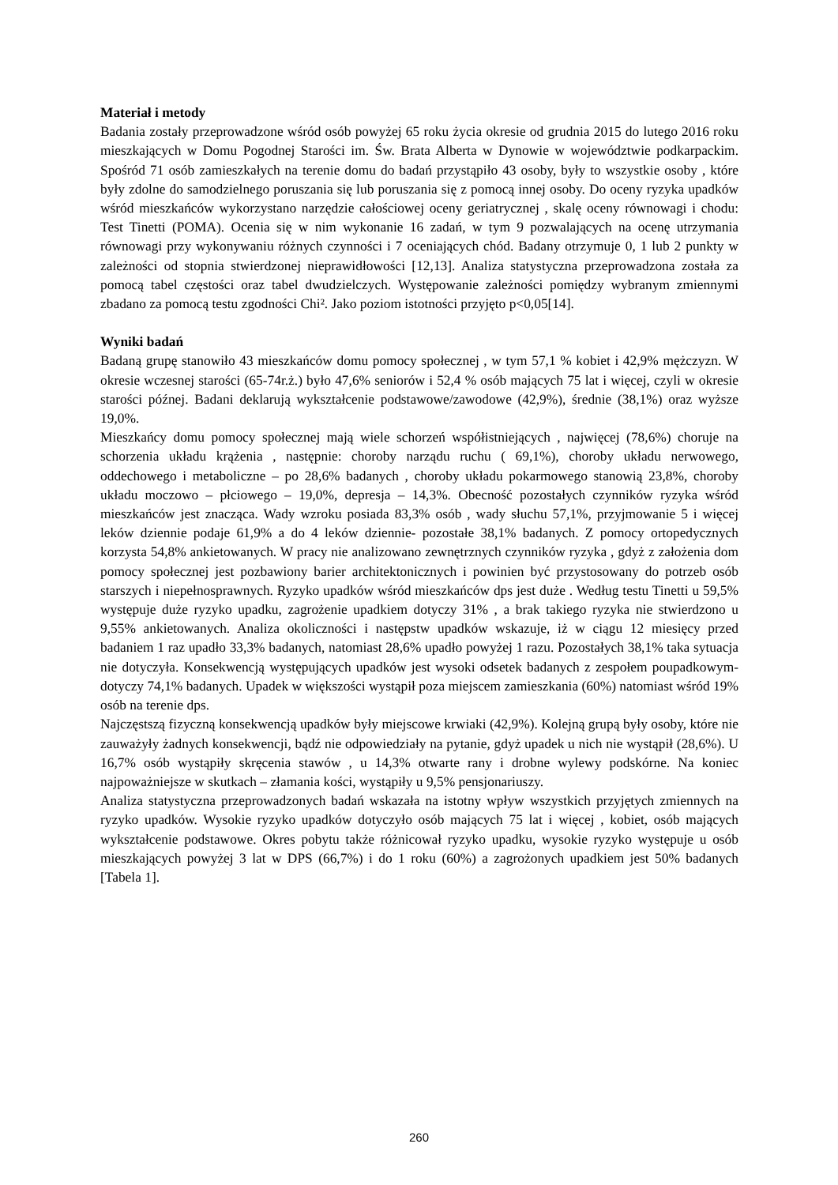Materiał i metody
Badania zostały przeprowadzone wśród osób powyżej 65 roku życia okresie od grudnia 2015 do lutego 2016 roku mieszkających w Domu Pogodnej Starości im. Św. Brata Alberta w Dynowie w województwie podkarpackim. Spośród 71 osób zamieszkałych na terenie domu do badań przystąpiło 43 osoby, były to wszystkie osoby , które były zdolne do samodzielnego poruszania się lub poruszania się z pomocą innej osoby. Do oceny ryzyka upadków wśród mieszkańców wykorzystano narzędzie całościowej oceny geriatrycznej , skalę oceny równowagi i chodu: Test Tinetti (POMA). Ocenia się w nim wykonanie 16 zadań, w tym 9 pozwalających na ocenę utrzymania równowagi przy wykonywaniu różnych czynności i 7 oceniających chód. Badany otrzymuje 0, 1 lub 2 punkty w zależności od stopnia stwierdzonej nieprawidłowości [12,13]. Analiza statystyczna przeprowadzona została za pomocą tabel częstości oraz tabel dwudzielczych. Występowanie zależności pomiędzy wybranym zmiennymi zbadano za pomocą testu zgodności Chi². Jako poziom istotności przyjęto p<0,05[14].
Wyniki badań
Badaną grupę stanowiło 43 mieszkańców domu pomocy społecznej , w tym 57,1 % kobiet i 42,9% mężczyzn. W okresie wczesnej starości (65-74r.ż.) było 47,6% seniorów i 52,4 % osób mających 75 lat i więcej, czyli w okresie starości późnej. Badani deklarują wykształcenie podstawowe/zawodowe (42,9%), średnie (38,1%) oraz wyższe 19,0%.
Mieszkańcy domu pomocy społecznej mają wiele schorzeń współistniejących , najwięcej (78,6%) choruje na schorzenia układu krążenia , następnie: choroby narządu ruchu ( 69,1%), choroby układu nerwowego, oddechowego i metaboliczne – po 28,6% badanych , choroby układu pokarmowego stanowią 23,8%, choroby układu moczowo – płciowego – 19,0%, depresja – 14,3%. Obecność pozostałych czynników ryzyka wśród mieszkańców jest znacząca. Wady wzroku posiada 83,3% osób , wady słuchu 57,1%, przyjmowanie 5 i więcej leków dziennie podaje 61,9% a do 4 leków dziennie- pozostałe 38,1% badanych. Z pomocy ortopedycznych korzysta 54,8% ankietowanych. W pracy nie analizowano zewnętrznych czynników ryzyka , gdyż z założenia dom pomocy społecznej jest pozbawiony barier architektonicznych i powinien być przystosowany do potrzeb osób starszych i niepełnosprawnych. Ryzyko upadków wśród mieszkańców dps jest duże . Według testu Tinetti u 59,5% występuje duże ryzyko upadku, zagrożenie upadkiem dotyczy 31% , a brak takiego ryzyka nie stwierdzono u 9,55% ankietowanych. Analiza okoliczności i następstw upadków wskazuje, iż w ciągu 12 miesięcy przed badaniem 1 raz upadło 33,3% badanych, natomiast 28,6% upadło powyżej 1 razu. Pozostałych 38,1% taka sytuacja nie dotyczyła. Konsekwencją występujących upadków jest wysoki odsetek badanych z zespołem poupadkowym- dotyczy 74,1% badanych. Upadek w większości wystąpił poza miejscem zamieszkania (60%) natomiast wśród 19% osób na terenie dps.
Najczęstszą fizyczną konsekwencją upadków były miejscowe krwiaki (42,9%). Kolejną grupą były osoby, które nie zauważyły żadnych konsekwencji, bądź nie odpowiedziały na pytanie, gdyż upadek u nich nie wystąpił (28,6%). U 16,7% osób wystąpiły skręcenia stawów , u 14,3% otwarte rany i drobne wylewy podskórne. Na koniec najpoważniejsze w skutkach – złamania kości, wystąpiły u 9,5% pensjonariuszy.
Analiza statystyczna przeprowadzonych badań wskazała na istotny wpływ wszystkich przyjętych zmiennych na ryzyko upadków. Wysokie ryzyko upadków dotyczyło osób mających 75 lat i więcej , kobiet, osób mających wykształcenie podstawowe. Okres pobytu także różnicował ryzyko upadku, wysokie ryzyko występuje u osób mieszkających powyżej 3 lat w DPS (66,7%) i do 1 roku (60%) a zagrożonych upadkiem jest 50% badanych [Tabela 1].
260